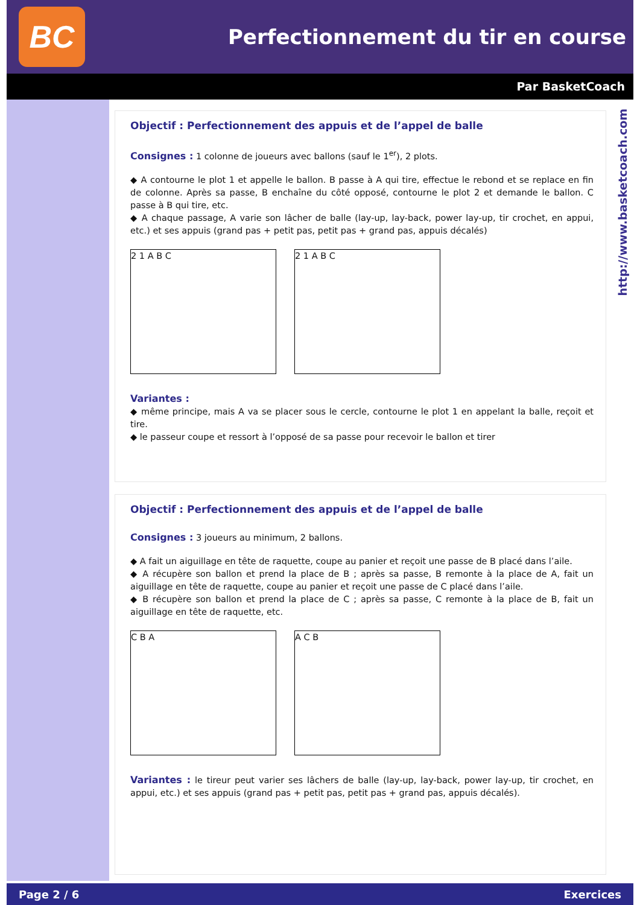BC
Perfectionnement du tir en course
Par BasketCoach
http://www.basketcoach.com
Objectif : Perfectionnement des appuis et de l’appel de balle
Consignes : 1 colonne de joueurs avec ballons (sauf le 1<sup>er</sup>), 2 plots.
◆ A contourne le plot 1 et appelle le ballon. B passe à A qui tire, effectue le rebond et se replace en fin de colonne. Après sa passe, B enchaîne du côté opposé, contourne le plot 2 et demande le ballon. C passe à B qui tire, etc.
◆ A chaque passage, A varie son lâcher de balle (lay-up, lay-back, power lay-up, tir crochet, en appui, etc.) et ses appuis (grand pas + petit pas, petit pas + grand pas, appuis décalés)
2 1 A B C 2 1 A B C
Variantes :
◆ même principe, mais A va se placer sous le cercle, contourne le plot 1 en appelant la balle, reçoit et tire.
◆ le passeur coupe et ressort à l’opposé de sa passe pour recevoir le ballon et tirer
Objectif : Perfectionnement des appuis et de l’appel de balle
Consignes : 3 joueurs au minimum, 2 ballons.
◆ A fait un aiguillage en tête de raquette, coupe au panier et reçoit une passe de B placé dans l’aile.
◆ A récupère son ballon et prend la place de B ; après sa passe, B remonte à la place de A, fait un aiguillage en tête de raquette, coupe au panier et reçoit une passe de C placé dans l’aile.
◆ B récupère son ballon et prend la place de C ; après sa passe, C remonte à la place de B, fait un aiguillage en tête de raquette, etc.
C B A A C B
Variantes : le tireur peut varier ses lâchers de balle (lay-up, lay-back, power lay-up, tir crochet, en appui, etc.) et ses appuis (grand pas + petit pas, petit pas + grand pas, appuis décalés).
Page 2 / 6 Exercices